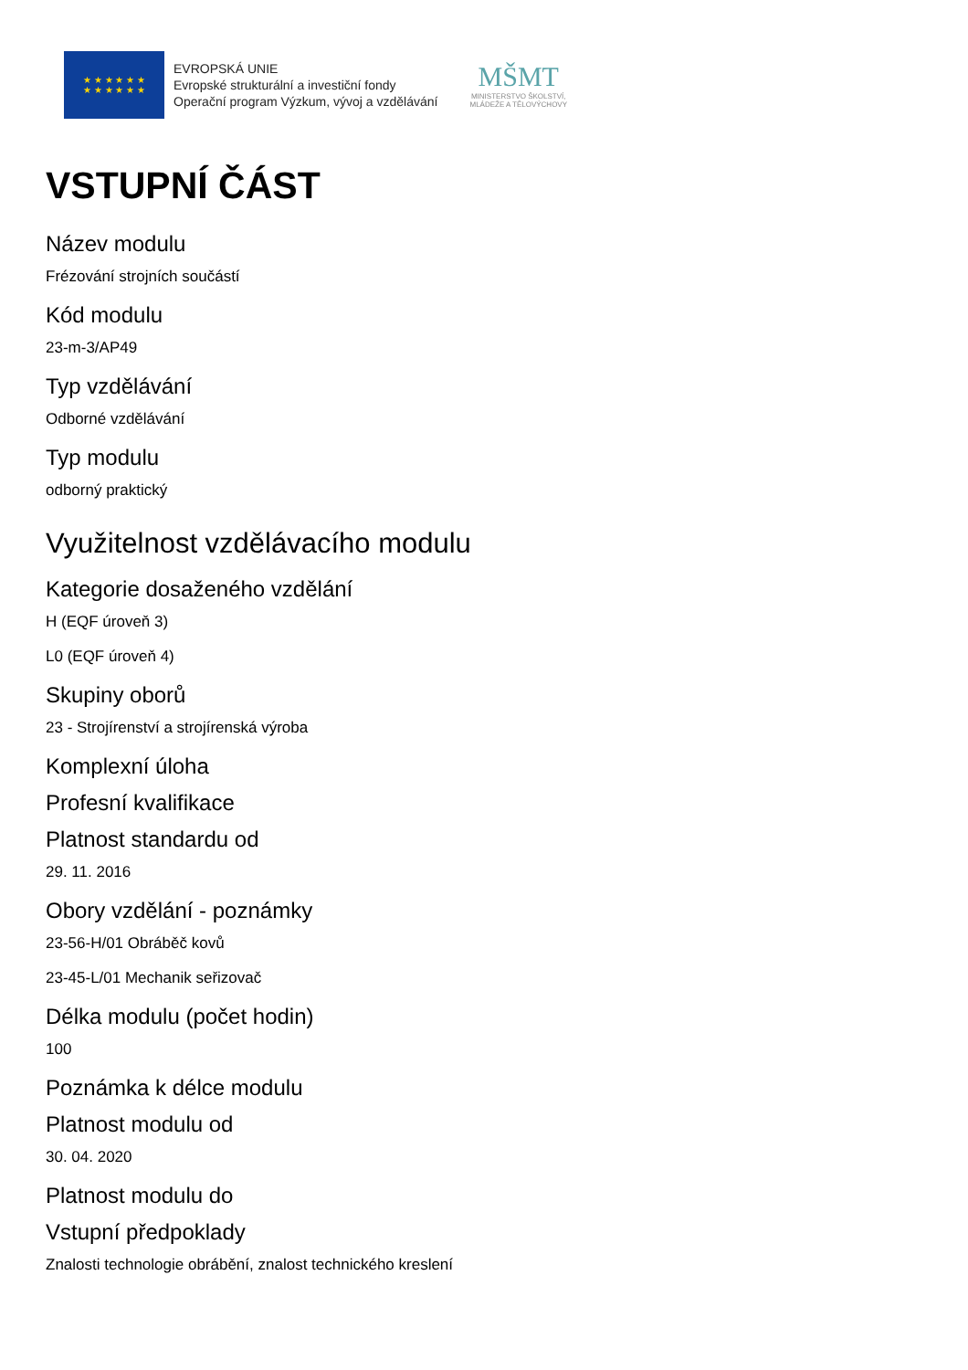★ ★ ★ ★ ★ ★
★ ★ ★ ★ ★ ★
EVROPSKÁ UNIE
Evropské strukturální a investiční fondy
Operační program Výzkum, vývoj a vzdělávání
MŠMT
MINISTERSTVO ŠKOLSTVÍ,
MLÁDEŽE A TĚLOVÝCHOVY
VSTUPNÍ ČÁST
Název modulu
Frézování strojních součástí
Kód modulu
23-m-3/AP49
Typ vzdělávání
Odborné vzdělávání
Typ modulu
odborný praktický
Využitelnost vzdělávacího modulu
Kategorie dosaženého vzdělání
H (EQF úroveň 3)
L0 (EQF úroveň 4)
Skupiny oborů
23 - Strojírenství a strojírenská výroba
Komplexní úloha
Profesní kvalifikace
Platnost standardu od
29. 11. 2016
Obory vzdělání - poznámky
23-56-H/01 Obráběč kovů
23-45-L/01 Mechanik seřizovač
Délka modulu (počet hodin)
100
Poznámka k délce modulu
Platnost modulu od
30. 04. 2020
Platnost modulu do
Vstupní předpoklady
Znalosti technologie obrábění, znalost technického kreslení